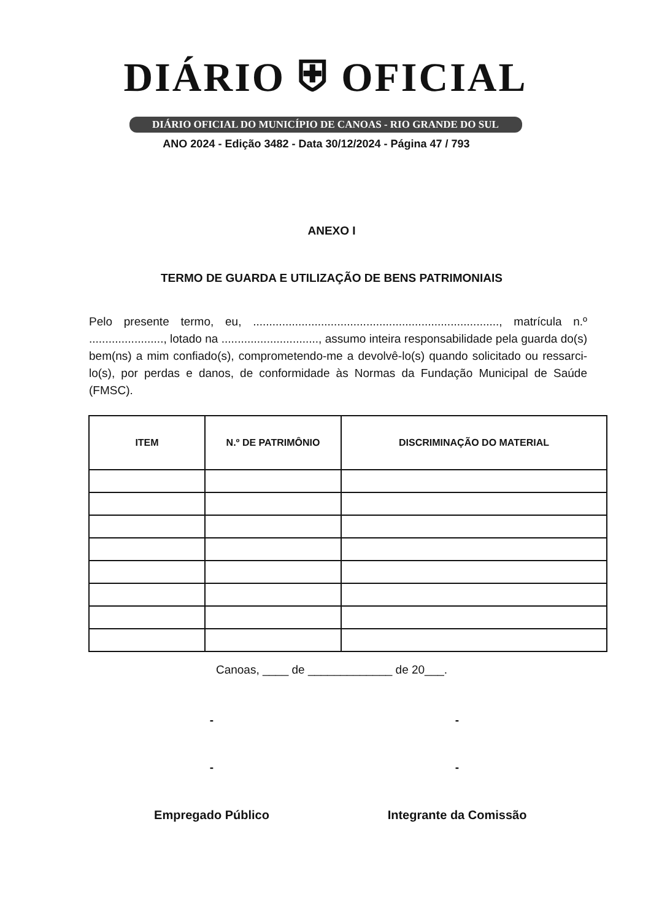DIÁRIO ⛨ OFICIAL
DIÁRIO OFICIAL DO MUNICÍPIO DE CANOAS - RIO GRANDE DO SUL
ANO 2024 - Edição 3482 - Data 30/12/2024 - Página 47 / 793
ANEXO I
TERMO DE GUARDA E UTILIZAÇÃO DE BENS PATRIMONIAIS
Pelo presente termo, eu, ............................................................................, matrícula n.º ......................., lotado na .............................., assumo inteira responsabilidade pela guarda do(s) bem(ns) a mim confiado(s), comprometendo-me a devolvê-lo(s) quando solicitado ou ressarci-lo(s), por perdas e danos, de conformidade às Normas da Fundação Municipal de Saúde (FMSC).
| ITEM | N.º DE PATRIMÔNIO | DISCRIMINAÇÃO DO MATERIAL |
| --- | --- | --- |
Canoas, ____ de _____________ de 20___.
- -
- -
Empregado Público Integrante da Comissão